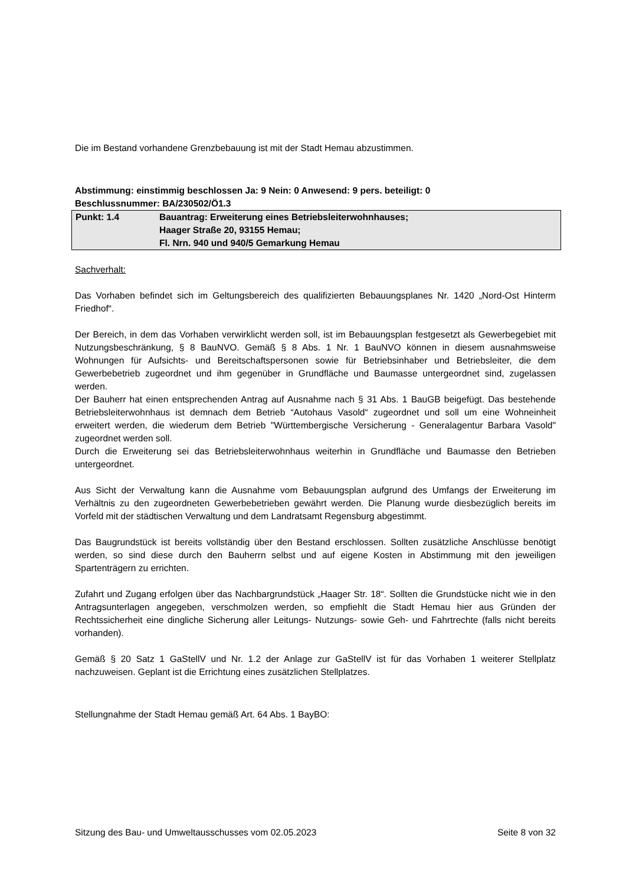Die im Bestand vorhandene Grenzbebauung ist mit der Stadt Hemau abzustimmen.
Abstimmung: einstimmig beschlossen Ja: 9 Nein: 0 Anwesend: 9 pers. beteiligt: 0
Beschlussnummer: BA/230502/Ö1.3
| Punkt: 1.4 | Bauantrag: Erweiterung eines Betriebsleiterwohnhauses; Haager Straße 20, 93155 Hemau; Fl. Nrn. 940 und 940/5 Gemarkung Hemau |
Sachverhalt:
Das Vorhaben befindet sich im Geltungsbereich des qualifizierten Bebauungsplanes Nr. 1420 „Nord-Ost Hinterm Friedhof“.
Der Bereich, in dem das Vorhaben verwirklicht werden soll, ist im Bebauungsplan festgesetzt als Gewerbegebiet mit Nutzungsbeschränkung, § 8 BauNVO. Gemäß § 8 Abs. 1 Nr. 1 BauNVO können in diesem ausnahmsweise Wohnungen für Aufsichts- und Bereitschaftspersonen sowie für Betriebsinhaber und Betriebsleiter, die dem Gewerbebetrieb zugeordnet und ihm gegenüber in Grundfläche und Baumasse untergeordnet sind, zugelassen werden.
Der Bauherr hat einen entsprechenden Antrag auf Ausnahme nach § 31 Abs. 1 BauGB beigefügt. Das bestehende Betriebsleiterwohnhaus ist demnach dem Betrieb “Autohaus Vasold“ zugeordnet und soll um eine Wohneinheit erweitert werden, die wiederum dem Betrieb "Württembergische Versicherung - Generalagentur Barbara Vasold" zugeordnet werden soll.
Durch die Erweiterung sei das Betriebsleiterwohnhaus weiterhin in Grundfläche und Baumasse den Betrieben untergeordnet.
Aus Sicht der Verwaltung kann die Ausnahme vom Bebauungsplan aufgrund des Umfangs der Erweiterung im Verhältnis zu den zugeordneten Gewerbebetrieben gewährt werden. Die Planung wurde diesbezüglich bereits im Vorfeld mit der städtischen Verwaltung und dem Landratsamt Regensburg abgestimmt.
Das Baugrundstück ist bereits vollständig über den Bestand erschlossen. Sollten zusätzliche Anschlüsse benötigt werden, so sind diese durch den Bauherrn selbst und auf eigene Kosten in Abstimmung mit den jeweiligen Spartenträgern zu errichten.
Zufahrt und Zugang erfolgen über das Nachbargrundstück „Haager Str. 18“. Sollten die Grundstücke nicht wie in den Antragsunterlagen angegeben, verschmolzen werden, so empfiehlt die Stadt Hemau hier aus Gründen der Rechtssicherheit eine dingliche Sicherung aller Leitungs- Nutzungs- sowie Geh- und Fahrtrechte (falls nicht bereits vorhanden).
Gemäß § 20 Satz 1 GaStellV und Nr. 1.2 der Anlage zur GaStellV ist für das Vorhaben 1 weiterer Stellplatz nachzuweisen. Geplant ist die Errichtung eines zusätzlichen Stellplatzes.
Stellungnahme der Stadt Hemau gemäß Art. 64 Abs. 1 BayBO:
Sitzung des Bau- und Umweltausschusses vom 02.05.2023 Seite 8 von 32